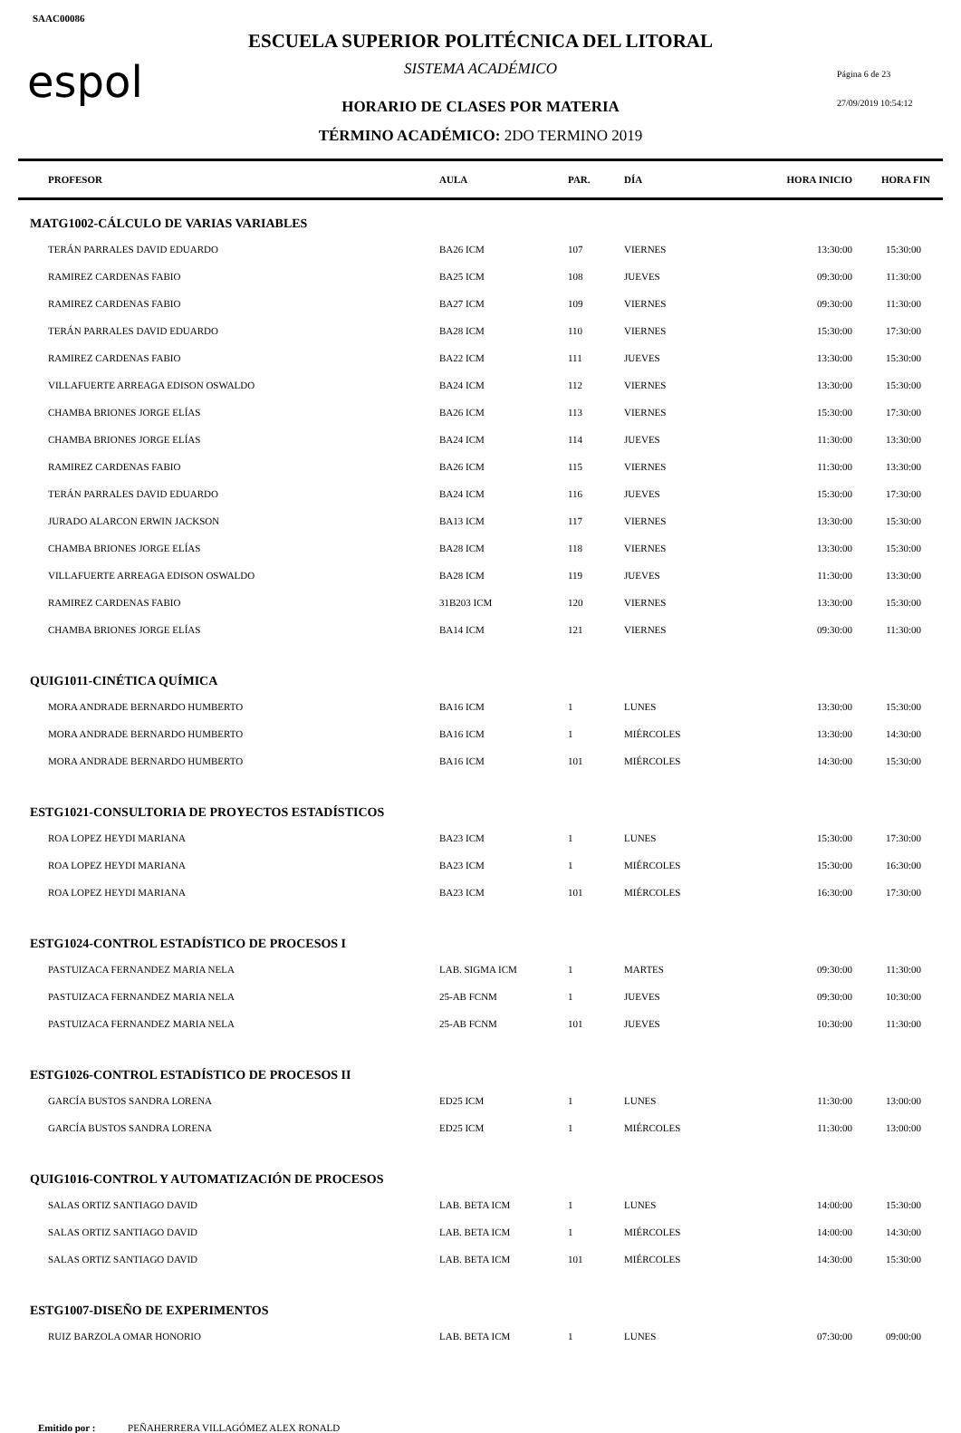SAAC00086
espol
ESCUELA SUPERIOR POLITÉCNICA DEL LITORAL
SISTEMA ACADÉMICO Página 6 de 23
HORARIO DE CLASES POR MATERIA 27/09/2019 10:54:12
TÉRMINO ACADÉMICO: 2DO TERMINO 2019
| PROFESOR | AULA | PAR. | DÍA | HORA INICIO | HORA FIN |
| --- | --- | --- | --- | --- | --- |
| MATG1002-CÁLCULO DE VARIAS VARIABLES | | | | | |
| TERÁN PARRALES DAVID EDUARDO | BA26 ICM | 107 | VIERNES | 13:30:00 | 15:30:00 |
| RAMIREZ CARDENAS FABIO | BA25 ICM | 108 | JUEVES | 09:30:00 | 11:30:00 |
| RAMIREZ CARDENAS FABIO | BA27 ICM | 109 | VIERNES | 09:30:00 | 11:30:00 |
| TERÁN PARRALES DAVID EDUARDO | BA28 ICM | 110 | VIERNES | 15:30:00 | 17:30:00 |
| RAMIREZ CARDENAS FABIO | BA22 ICM | 111 | JUEVES | 13:30:00 | 15:30:00 |
| VILLAFUERTE ARREAGA EDISON OSWALDO | BA24 ICM | 112 | VIERNES | 13:30:00 | 15:30:00 |
| CHAMBA BRIONES JORGE ELÍAS | BA26 ICM | 113 | VIERNES | 15:30:00 | 17:30:00 |
| CHAMBA BRIONES JORGE ELÍAS | BA24 ICM | 114 | JUEVES | 11:30:00 | 13:30:00 |
| RAMIREZ CARDENAS FABIO | BA26 ICM | 115 | VIERNES | 11:30:00 | 13:30:00 |
| TERÁN PARRALES DAVID EDUARDO | BA24 ICM | 116 | JUEVES | 15:30:00 | 17:30:00 |
| JURADO ALARCON ERWIN JACKSON | BA13 ICM | 117 | VIERNES | 13:30:00 | 15:30:00 |
| CHAMBA BRIONES JORGE ELÍAS | BA28 ICM | 118 | VIERNES | 13:30:00 | 15:30:00 |
| VILLAFUERTE ARREAGA EDISON OSWALDO | BA28 ICM | 119 | JUEVES | 11:30:00 | 13:30:00 |
| RAMIREZ CARDENAS FABIO | 31B203 ICM | 120 | VIERNES | 13:30:00 | 15:30:00 |
| CHAMBA BRIONES JORGE ELÍAS | BA14 ICM | 121 | VIERNES | 09:30:00 | 11:30:00 |
| QUIG1011-CINÉTICA QUÍMICA | | | | | |
| MORA ANDRADE BERNARDO HUMBERTO | BA16 ICM | 1 | LUNES | 13:30:00 | 15:30:00 |
| MORA ANDRADE BERNARDO HUMBERTO | BA16 ICM | 1 | MIÉRCOLES | 13:30:00 | 14:30:00 |
| MORA ANDRADE BERNARDO HUMBERTO | BA16 ICM | 101 | MIÉRCOLES | 14:30:00 | 15:30:00 |
| ESTG1021-CONSULTORIA DE PROYECTOS ESTADÍSTICOS | | | | | |
| ROA LOPEZ HEYDI MARIANA | BA23 ICM | 1 | LUNES | 15:30:00 | 17:30:00 |
| ROA LOPEZ HEYDI MARIANA | BA23 ICM | 1 | MIÉRCOLES | 15:30:00 | 16:30:00 |
| ROA LOPEZ HEYDI MARIANA | BA23 ICM | 101 | MIÉRCOLES | 16:30:00 | 17:30:00 |
| ESTG1024-CONTROL ESTADÍSTICO DE PROCESOS I | | | | | |
| PASTUIZACA FERNANDEZ MARIA NELA | LAB. SIGMA ICM | 1 | MARTES | 09:30:00 | 11:30:00 |
| PASTUIZACA FERNANDEZ MARIA NELA | 25-AB FCNM | 1 | JUEVES | 09:30:00 | 10:30:00 |
| PASTUIZACA FERNANDEZ MARIA NELA | 25-AB FCNM | 101 | JUEVES | 10:30:00 | 11:30:00 |
| ESTG1026-CONTROL ESTADÍSTICO DE PROCESOS II | | | | | |
| GARCÍA BUSTOS SANDRA LORENA | ED25 ICM | 1 | LUNES | 11:30:00 | 13:00:00 |
| GARCÍA BUSTOS SANDRA LORENA | ED25 ICM | 1 | MIÉRCOLES | 11:30:00 | 13:00:00 |
| QUIG1016-CONTROL Y AUTOMATIZACIÓN DE PROCESOS | | | | | |
| SALAS ORTIZ SANTIAGO DAVID | LAB. BETA ICM | 1 | LUNES | 14:00:00 | 15:30:00 |
| SALAS ORTIZ SANTIAGO DAVID | LAB. BETA ICM | 1 | MIÉRCOLES | 14:00:00 | 14:30:00 |
| SALAS ORTIZ SANTIAGO DAVID | LAB. BETA ICM | 101 | MIÉRCOLES | 14:30:00 | 15:30:00 |
| ESTG1007-DISEÑO DE EXPERIMENTOS | | | | | |
| RUIZ BARZOLA OMAR HONORIO | LAB. BETA ICM | 1 | LUNES | 07:30:00 | 09:00:00 |
Emitido por : PEÑAHERRERA VILLAGÓMEZ ALEX RONALD